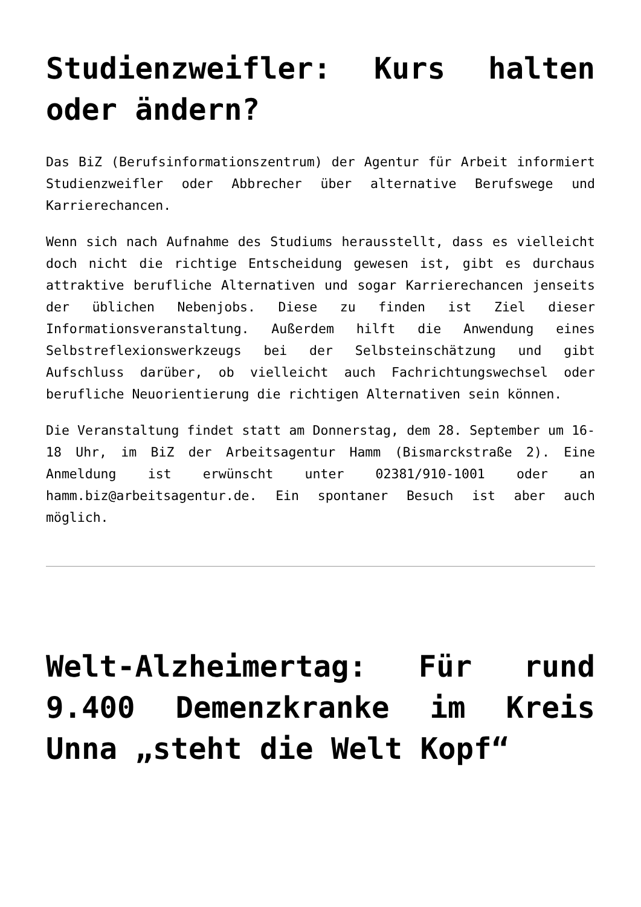Studienzweifler: Kurs halten oder ändern?
Das BiZ (Berufsinformationszentrum) der Agentur für Arbeit informiert Studienzweifler oder Abbrecher über alternative Berufswege und Karrierechancen.
Wenn sich nach Aufnahme des Studiums herausstellt, dass es vielleicht doch nicht die richtige Entscheidung gewesen ist, gibt es durchaus attraktive berufliche Alternativen und sogar Karrierechancen jenseits der üblichen Nebenjobs. Diese zu finden ist Ziel dieser Informationsveranstaltung. Außerdem hilft die Anwendung eines Selbstreflexionswerkzeugs bei der Selbsteinschätzung und gibt Aufschluss darüber, ob vielleicht auch Fachrichtungswechsel oder berufliche Neuorientierung die richtigen Alternativen sein können.
Die Veranstaltung findet statt am Donnerstag, dem 28. September um 16-18 Uhr, im BiZ der Arbeitsagentur Hamm (Bismarckstraße 2). Eine Anmeldung ist erwünscht unter 02381/910-1001 oder an hamm.biz@arbeitsagentur.de. Ein spontaner Besuch ist aber auch möglich.
Welt-Alzheimertag: Für rund 9.400 Demenzkranke im Kreis Unna „steht die Welt Kopf“